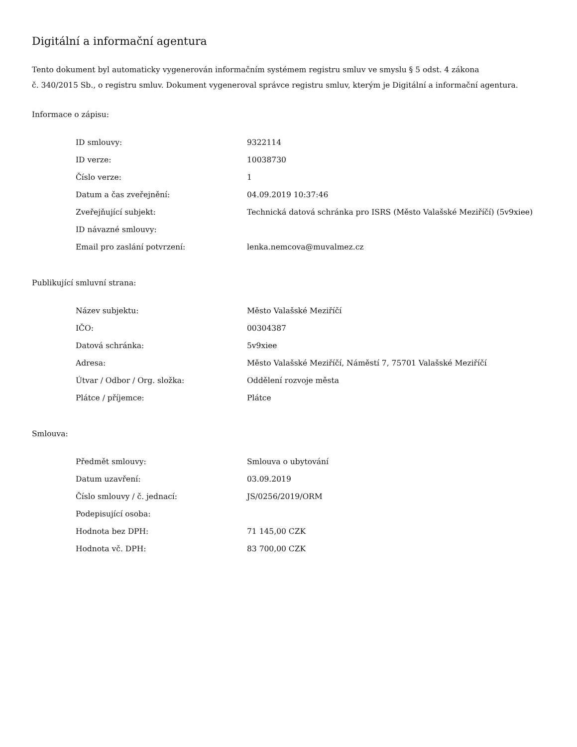Digitální a informační agentura
Tento dokument byl automaticky vygenerován informačním systémem registru smluv ve smyslu § 5 odst. 4 zákona
č. 340/2015 Sb., o registru smluv. Dokument vygeneroval správce registru smluv, kterým je Digitální a informační agentura.
Informace o zápisu:
| ID smlouvy: | 9322114 |
| ID verze: | 10038730 |
| Číslo verze: | 1 |
| Datum a čas zveřejnění: | 04.09.2019 10:37:46 |
| Zveřejňující subjekt: | Technická datová schránka pro ISRS (Město Valašské Meziříčí) (5v9xiee) |
| ID návazné smlouvy: | |
| Email pro zaslání potvrzení: | lenka.nemcova@muvalmez.cz |
Publikující smluvní strana:
| Název subjektu: | Město Valašské Meziříčí |
| IČO: | 00304387 |
| Datová schránka: | 5v9xiee |
| Adresa: | Město Valašské Meziříčí, Náměstí 7, 75701 Valašské Meziříčí |
| Útvar / Odbor / Org. složka: | Oddělení rozvoje města |
| Plátce / příjemce: | Plátce |
Smlouva:
| Předmět smlouvy: | Smlouva o ubytování |
| Datum uzavření: | 03.09.2019 |
| Číslo smlouvy / č. jednací: | JS/0256/2019/ORM |
| Podepisující osoba: | |
| Hodnota bez DPH: | 71 145,00 CZK |
| Hodnota vč. DPH: | 83 700,00 CZK |